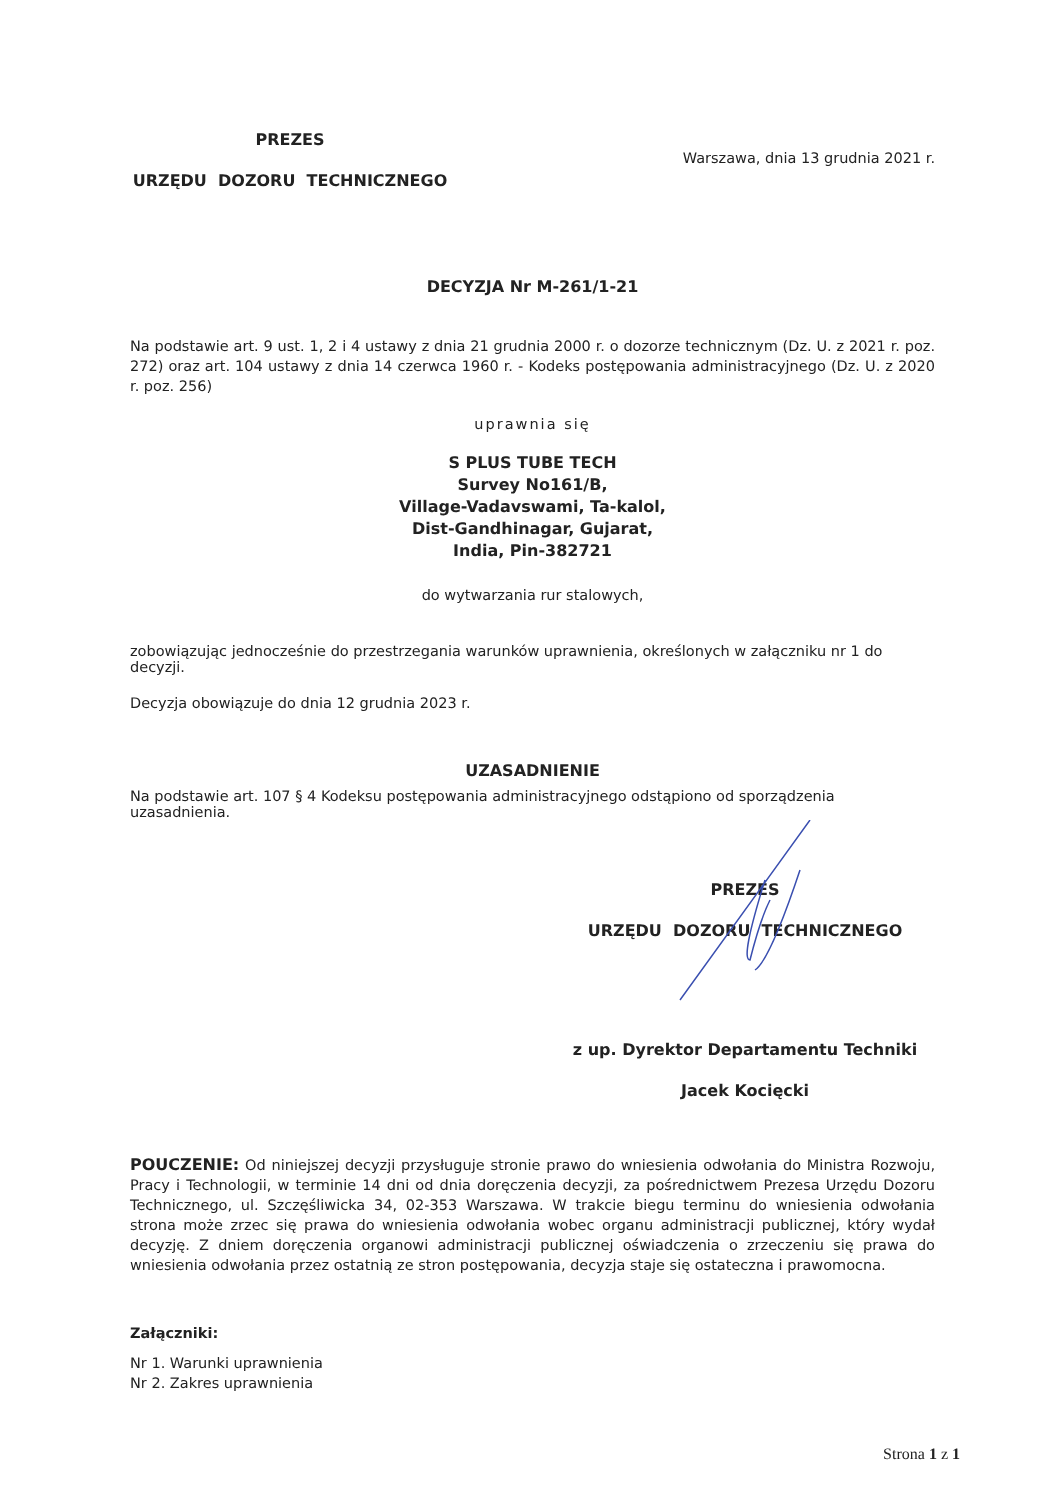PREZES
URZĘDU DOZORU TECHNICZNEGO
Warszawa, dnia 13 grudnia 2021 r.
DECYZJA Nr M-261/1-21
Na podstawie art. 9 ust. 1, 2 i 4 ustawy z dnia 21 grudnia 2000 r. o dozorze technicznym (Dz. U. z 2021 r. poz. 272) oraz art. 104 ustawy z dnia 14 czerwca 1960 r. - Kodeks postępowania administracyjnego (Dz. U. z 2020 r. poz. 256)
uprawnia się
S PLUS TUBE TECH
Survey No161/B,
Village-Vadavswami, Ta-kalol,
Dist-Gandhinagar, Gujarat,
India, Pin-382721
do wytwarzania rur stalowych,
zobowiązując jednocześnie do przestrzegania warunków uprawnienia, określonych w załączniku nr 1 do decyzji.
Decyzja obowiązuje do dnia 12 grudnia 2023 r.
UZASADNIENIE
Na podstawie art. 107 § 4 Kodeksu postępowania administracyjnego odstąpiono od sporządzenia uzasadnienia.
PREZES
URZĘDU DOZORU TECHNICZNEGO
z up. Dyrektor Departamentu Techniki
Jacek Kocięcki
POUCZENIE: Od niniejszej decyzji przysługuje stronie prawo do wniesienia odwołania do Ministra Rozwoju, Pracy i Technologii, w terminie 14 dni od dnia doręczenia decyzji, za pośrednictwem Prezesa Urzędu Dozoru Technicznego, ul. Szczęśliwicka 34, 02-353 Warszawa. W trakcie biegu terminu do wniesienia odwołania strona może zrzec się prawa do wniesienia odwołania wobec organu administracji publicznej, który wydał decyzję. Z dniem doręczenia organowi administracji publicznej oświadczenia o zrzeczeniu się prawa do wniesienia odwołania przez ostatnią ze stron postępowania, decyzja staje się ostateczna i prawomocna.
Załączniki:
Nr 1. Warunki uprawnienia
Nr 2. Zakres uprawnienia
Strona 1 z 1